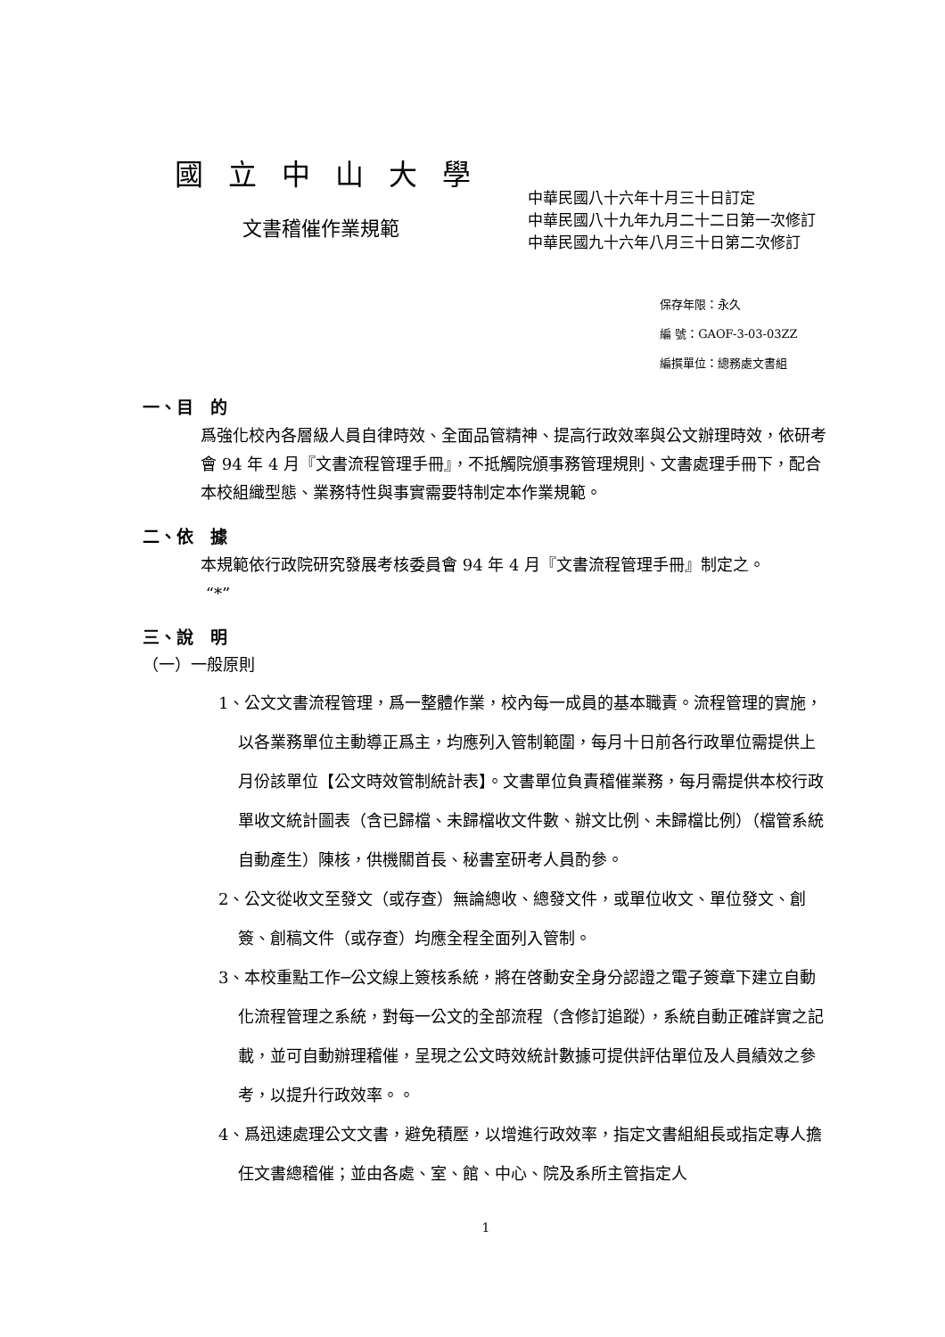國立中山大學
文書稽催作業規範
中華民國八十六年十月三十日訂定
中華民國八十九年九月二十二日第一次修訂
中華民國九十六年八月三十日第二次修訂
保存年限：永久
編 號：GAOF-3-03-03ZZ
編撰單位：總務處文書組
一、目　的
爲強化校內各層級人員自律時效、全面品管精神、提高行政效率與公文辦理時效，依研考會 94 年 4 月『文書流程管理手冊』，不抵觸院頒事務管理規則、文書處理手冊下，配合本校組織型態、業務特性與事實需要特制定本作業規範。
二、依　據
本規範依行政院研究發展考核委員會 94 年 4 月『文書流程管理手冊』制定之。
“*”
三、說　明
（一）一般原則
1、公文文書流程管理，爲一整體作業，校內每一成員的基本職責。流程管理的實施，以各業務單位主動導正爲主，均應列入管制範圍，每月十日前各行政單位需提供上月份該單位【公文時效管制統計表】。文書單位負責稽催業務，每月需提供本校行政單收文統計圖表（含已歸檔、未歸檔收文件數、辦文比例、未歸檔比例）（檔管系統自動產生）陳核，供機關首長、秘書室研考人員酌參。
2、公文從收文至發文（或存查）無論總收、總發文件，或單位收文、單位發文、創簽、創稿文件（或存查）均應全程全面列入管制。
3、本校重點工作─公文線上簽核系統，將在啓動安全身分認證之電子簽章下建立自動化流程管理之系統，對每一公文的全部流程（含修訂追蹤），系統自動正確詳實之記載，並可自動辦理稽催，呈現之公文時效統計數據可提供評估單位及人員績效之參考，以提升行政效率。。
4、爲迅速處理公文文書，避免積壓，以增進行政效率，指定文書組組長或指定專人擔任文書總稽催；並由各處、室、館、中心、院及系所主管指定人
1